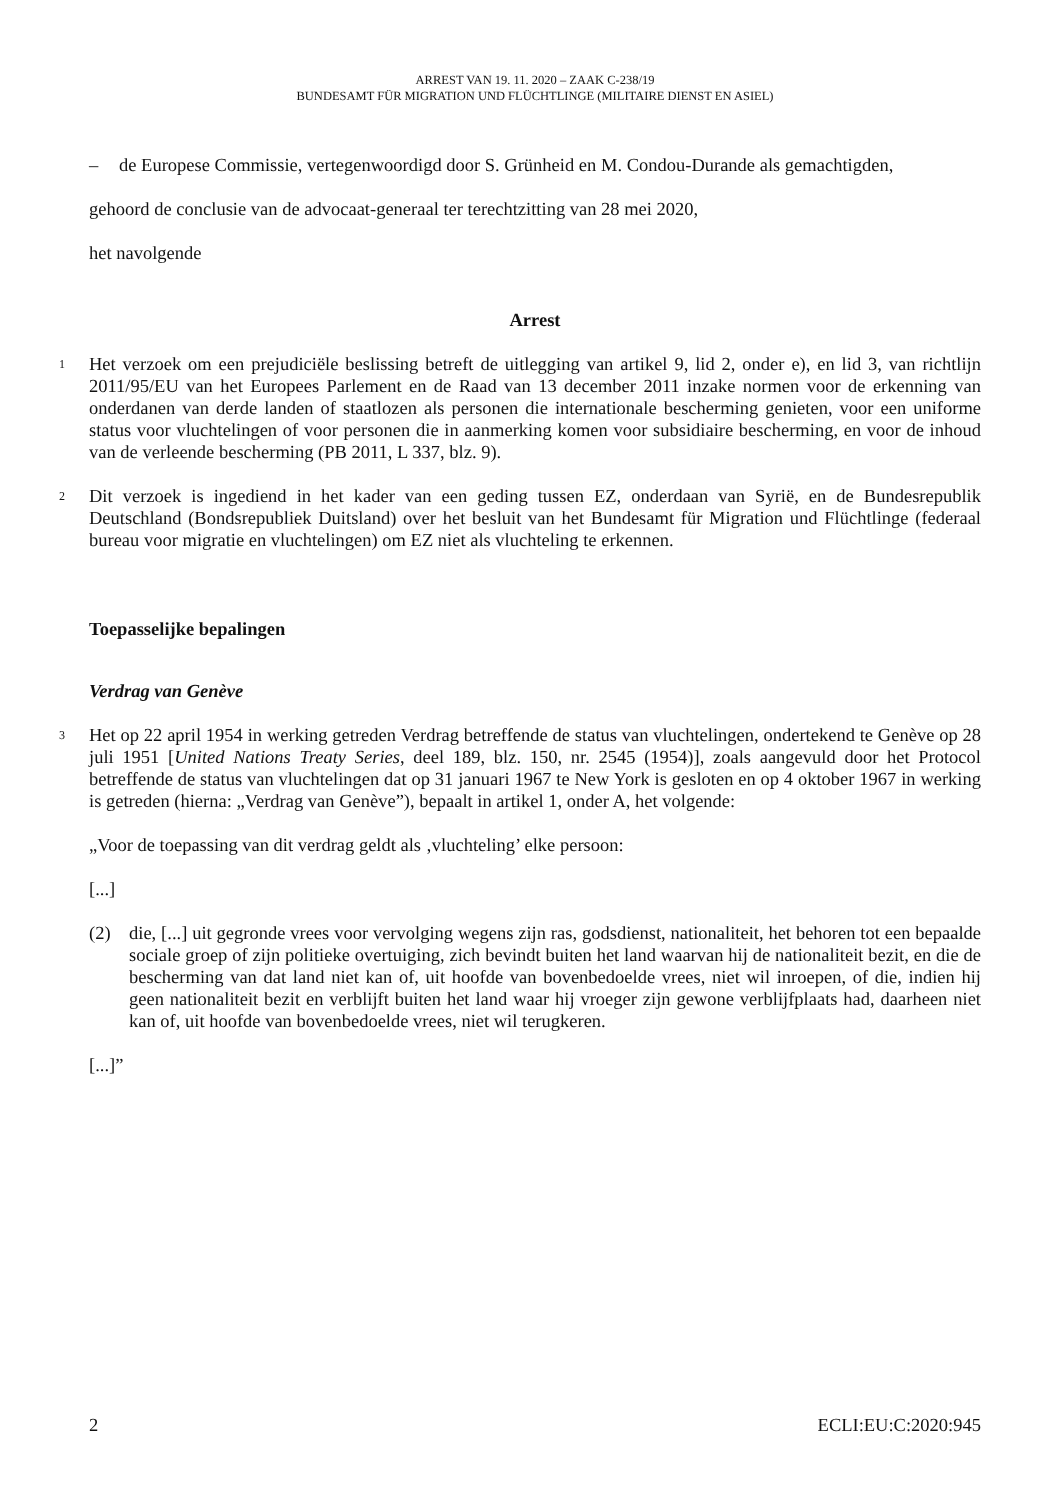ARREST VAN 19. 11. 2020 – ZAAK C-238/19
BUNDESAMT FÜR MIGRATION UND FLÜCHTLINGE (MILITAIRE DIENST EN ASIEL)
– de Europese Commissie, vertegenwoordigd door S. Grünheid en M. Condou-Durande als gemachtigden,
gehoord de conclusie van de advocaat-generaal ter terechtzitting van 28 mei 2020,
het navolgende
Arrest
1
Het verzoek om een prejudiciële beslissing betreft de uitlegging van artikel 9, lid 2, onder e), en lid 3, van richtlijn 2011/95/EU van het Europees Parlement en de Raad van 13 december 2011 inzake normen voor de erkenning van onderdanen van derde landen of staatlozen als personen die internationale bescherming genieten, voor een uniforme status voor vluchtelingen of voor personen die in aanmerking komen voor subsidiaire bescherming, en voor de inhoud van de verleende bescherming (PB 2011, L 337, blz. 9).
2
Dit verzoek is ingediend in het kader van een geding tussen EZ, onderdaan van Syrië, en de Bundesrepublik Deutschland (Bondsrepubliek Duitsland) over het besluit van het Bundesamt für Migration und Flüchtlinge (federaal bureau voor migratie en vluchtelingen) om EZ niet als vluchteling te erkennen.
Toepasselijke bepalingen
Verdrag van Genève
3
Het op 22 april 1954 in werking getreden Verdrag betreffende de status van vluchtelingen, ondertekend te Genève op 28 juli 1951 [United Nations Treaty Series, deel 189, blz. 150, nr. 2545 (1954)], zoals aangevuld door het Protocol betreffende de status van vluchtelingen dat op 31 januari 1967 te New York is gesloten en op 4 oktober 1967 in werking is getreden (hierna: „Verdrag van Genève”), bepaalt in artikel 1, onder A, het volgende:
„Voor de toepassing van dit verdrag geldt als ‚vluchteling’ elke persoon:
[...]
(2) die, [...] uit gegronde vrees voor vervolging wegens zijn ras, godsdienst, nationaliteit, het behoren tot een bepaalde sociale groep of zijn politieke overtuiging, zich bevindt buiten het land waarvan hij de nationaliteit bezit, en die de bescherming van dat land niet kan of, uit hoofde van bovenbedoelde vrees, niet wil inroepen, of die, indien hij geen nationaliteit bezit en verblijft buiten het land waar hij vroeger zijn gewone verblijfplaats had, daarheen niet kan of, uit hoofde van bovenbedoelde vrees, niet wil terugkeren.
[...]”
2 ECLI:EU:C:2020:945